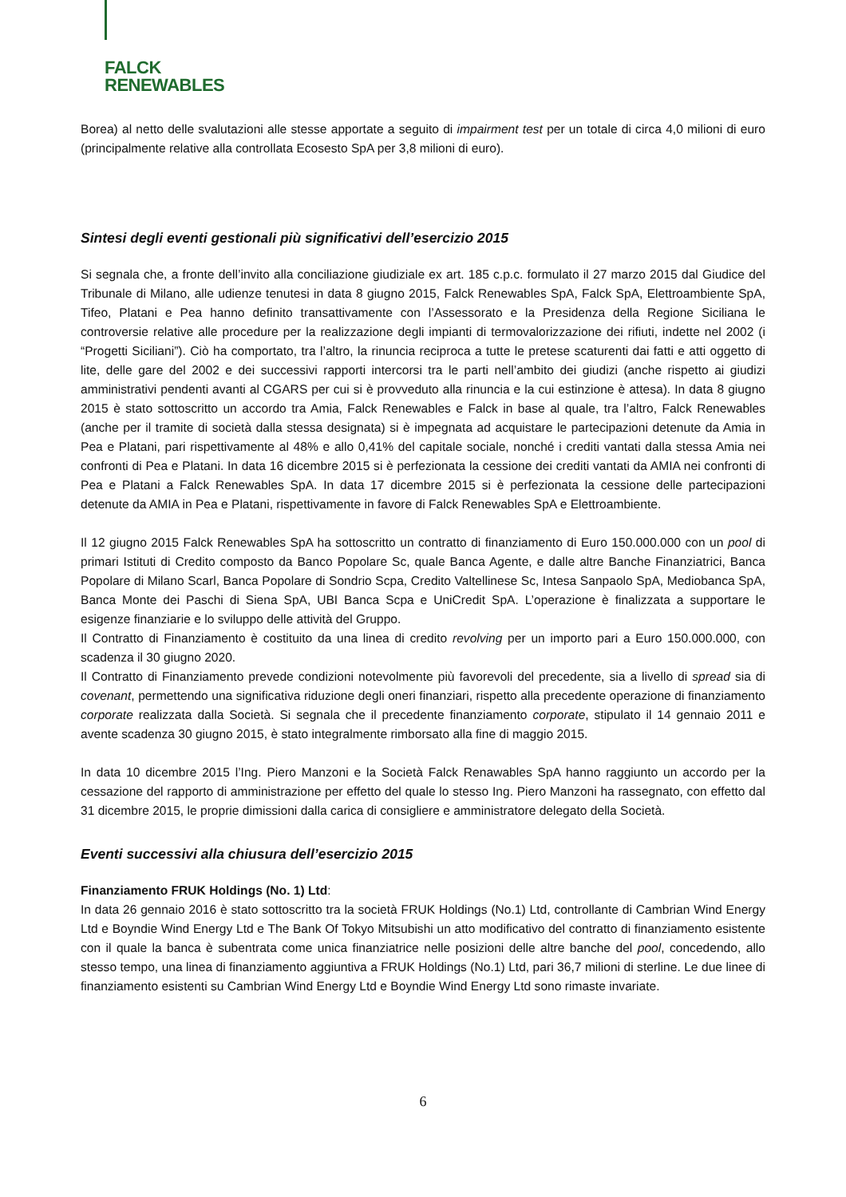FALCK
RENEWABLES
Borea) al netto delle svalutazioni alle stesse apportate a seguito di impairment test per un totale di circa 4,0 milioni di euro (principalmente relative alla controllata Ecosesto SpA per 3,8 milioni di euro).
Sintesi degli eventi gestionali più significativi dell’esercizio 2015
Si segnala che, a fronte dell’invito alla conciliazione giudiziale ex art. 185 c.p.c. formulato il 27 marzo 2015 dal Giudice del Tribunale di Milano, alle udienze tenutesi in data 8 giugno 2015, Falck Renewables SpA, Falck SpA, Elettroambiente SpA, Tifeo, Platani e Pea hanno definito transattivamente con l’Assessorato e la Presidenza della Regione Siciliana le controversie relative alle procedure per la realizzazione degli impianti di termovalorizzazione dei rifiuti, indette nel 2002 (i “Progetti Siciliani”). Ciò ha comportato, tra l’altro, la rinuncia reciproca a tutte le pretese scaturenti dai fatti e atti oggetto di lite, delle gare del 2002 e dei successivi rapporti intercorsi tra le parti nell’ambito dei giudizi (anche rispetto ai giudizi amministrativi pendenti avanti al CGARS per cui si è provveduto alla rinuncia e la cui estinzione è attesa). In data 8 giugno 2015 è stato sottoscritto un accordo tra Amia, Falck Renewables e Falck in base al quale, tra l’altro, Falck Renewables (anche per il tramite di società dalla stessa designata) si è impegnata ad acquistare le partecipazioni detenute da Amia in Pea e Platani, pari rispettivamente al 48% e allo 0,41% del capitale sociale, nonché i crediti vantati dalla stessa Amia nei confronti di Pea e Platani. In data 16 dicembre 2015 si è perfezionata la cessione dei crediti vantati da AMIA nei confronti di Pea e Platani a Falck Renewables SpA. In data 17 dicembre 2015 si è perfezionata la cessione delle partecipazioni detenute da AMIA in Pea e Platani, rispettivamente in favore di Falck Renewables SpA e Elettroambiente.
Il 12 giugno 2015 Falck Renewables SpA ha sottoscritto un contratto di finanziamento di Euro 150.000.000 con un pool di primari Istituti di Credito composto da Banco Popolare Sc, quale Banca Agente, e dalle altre Banche Finanziatrici, Banca Popolare di Milano Scarl, Banca Popolare di Sondrio Scpa, Credito Valtellinese Sc, Intesa Sanpaolo SpA, Mediobanca SpA, Banca Monte dei Paschi di Siena SpA, UBI Banca Scpa e UniCredit SpA. L’operazione è finalizzata a supportare le esigenze finanziarie e lo sviluppo delle attività del Gruppo.
Il Contratto di Finanziamento è costituito da una linea di credito revolving per un importo pari a Euro 150.000.000, con scadenza il 30 giugno 2020.
Il Contratto di Finanziamento prevede condizioni notevolmente più favorevoli del precedente, sia a livello di spread sia di covenant, permettendo una significativa riduzione degli oneri finanziari, rispetto alla precedente operazione di finanziamento corporate realizzata dalla Società. Si segnala che il precedente finanziamento corporate, stipulato il 14 gennaio 2011 e avente scadenza 30 giugno 2015, è stato integralmente rimborsato alla fine di maggio 2015.
In data 10 dicembre 2015 l’Ing. Piero Manzoni e la Società Falck Renawables SpA hanno raggiunto un accordo per la cessazione del rapporto di amministrazione per effetto del quale lo stesso Ing. Piero Manzoni ha rassegnato, con effetto dal 31 dicembre 2015, le proprie dimissioni dalla carica di consigliere e amministratore delegato della Società.
Eventi successivi alla chiusura dell’esercizio 2015
Finanziamento FRUK Holdings (No. 1) Ltd:
In data 26 gennaio 2016 è stato sottoscritto tra la società FRUK Holdings (No.1) Ltd, controllante di Cambrian Wind Energy Ltd e Boyndie Wind Energy Ltd e The Bank Of Tokyo Mitsubishi un atto modificativo del contratto di finanziamento esistente con il quale la banca è subentrata come unica finanziatrice nelle posizioni delle altre banche del pool, concedendo, allo stesso tempo, una linea di finanziamento aggiuntiva a FRUK Holdings (No.1) Ltd, pari 36,7 milioni di sterline. Le due linee di finanziamento esistenti su Cambrian Wind Energy Ltd e Boyndie Wind Energy Ltd sono rimaste invariate.
6